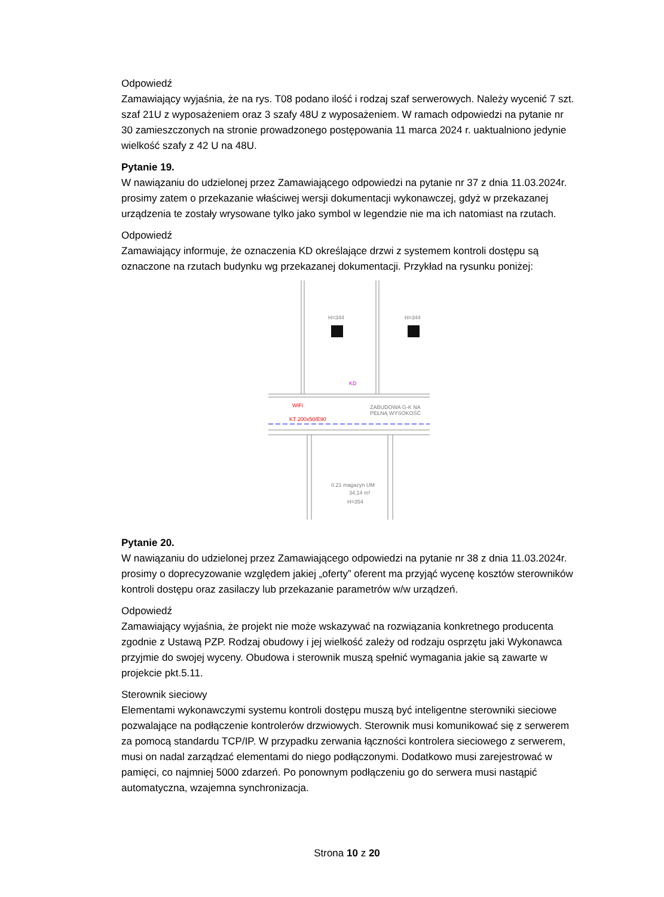Odpowiedź
Zamawiający wyjaśnia, że na rys. T08 podano ilość i rodzaj szaf serwerowych. Należy wycenić 7 szt. szaf 21U z wyposażeniem oraz 3 szafy 48U z wyposażeniem. W ramach odpowiedzi na pytanie nr 30 zamieszczonych na stronie prowadzonego postępowania 11 marca 2024 r. uaktualniono jedynie wielkość szafy z 42 U na 48U.
Pytanie 19.
W nawiązaniu do udzielonej przez Zamawiającego odpowiedzi na pytanie nr 37 z dnia 11.03.2024r. prosimy zatem o przekazanie właściwej wersji dokumentacji wykonawczej, gdyż w przekazanej urządzenia te zostały wrysowane tylko jako symbol w legendzie nie ma ich natomiast na rzutach.
Odpowiedź
Zamawiający informuje, że oznaczenia KD określające drzwi z systemem kontroli dostępu są oznaczone na rzutach budynku wg przekazanej dokumentacji. Przykład na rysunku poniżej:
H=344
H=344
KD
WiFi
KT 200x50/E90
ZABUDOWA G-K NA
PEŁNĄ WYSOKOŚĆ
0.21 magazyn UM
34,14 m²
H=354
Pytanie 20.
W nawiązaniu do udzielonej przez Zamawiającego odpowiedzi na pytanie nr 38 z dnia 11.03.2024r. prosimy o doprecyzowanie względem jakiej „oferty” oferent ma przyjąć wycenę kosztów sterowników kontroli dostępu oraz zasilaczy lub przekazanie parametrów w/w urządzeń.
Odpowiedź
Zamawiający wyjaśnia, że projekt nie może wskazywać na rozwiązania konkretnego producenta zgodnie z Ustawą PZP. Rodzaj obudowy i jej wielkość zależy od rodzaju osprzętu jaki Wykonawca przyjmie do swojej wyceny. Obudowa i sterownik muszą spełnić wymagania jakie są zawarte w projekcie pkt.5.11.
Sterownik sieciowy
Elementami wykonawczymi systemu kontroli dostępu muszą być inteligentne sterowniki sieciowe pozwalające na podłączenie kontrolerów drzwiowych. Sterownik musi komunikować się z serwerem za pomocą standardu TCP/IP. W przypadku zerwania łączności kontrolera sieciowego z serwerem, musi on nadal zarządzać elementami do niego podłączonymi. Dodatkowo musi zarejestrować w pamięci, co najmniej 5000 zdarzeń. Po ponownym podłączeniu go do serwera musi nastąpić automatyczna, wzajemna synchronizacja.
Strona 10 z 20